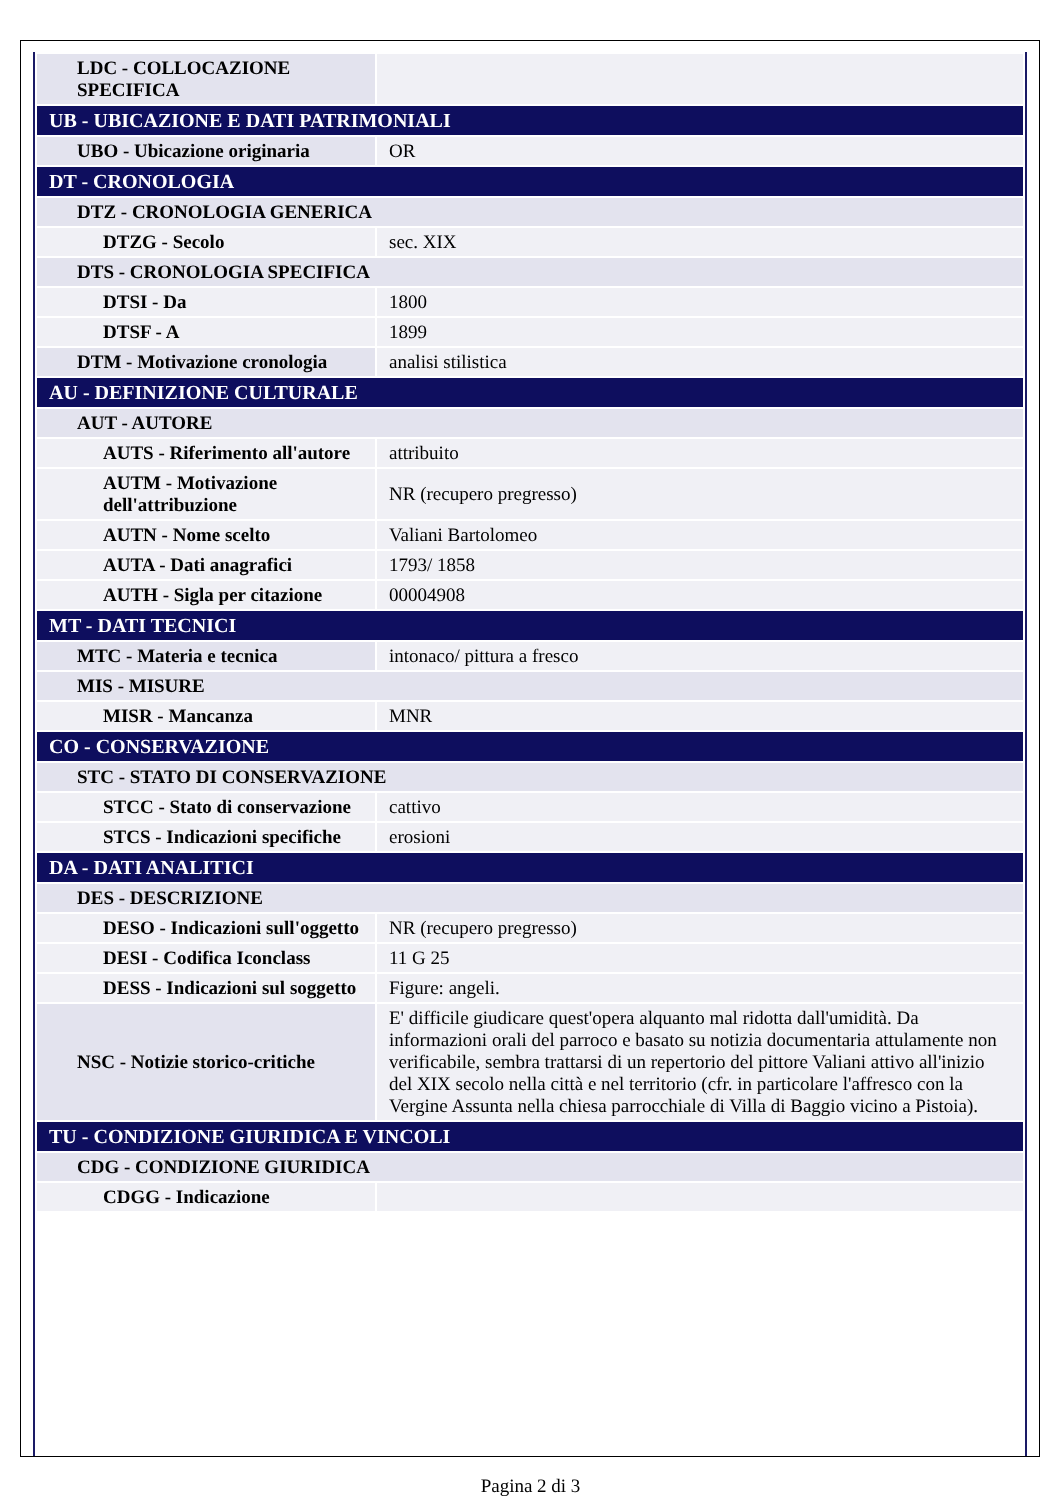| LDC - COLLOCAZIONE SPECIFICA | |
| UB - UBICAZIONE E DATI PATRIMONIALI | |
| UBO - Ubicazione originaria | OR |
| DT - CRONOLOGIA | |
| DTZ - CRONOLOGIA GENERICA | |
| DTZG - Secolo | sec. XIX |
| DTS - CRONOLOGIA SPECIFICA | |
| DTSI - Da | 1800 |
| DTSF - A | 1899 |
| DTM - Motivazione cronologia | analisi stilistica |
| AU - DEFINIZIONE CULTURALE | |
| AUT - AUTORE | |
| AUTS - Riferimento all'autore | attribuito |
| AUTM - Motivazione dell'attribuzione | NR (recupero pregresso) |
| AUTN - Nome scelto | Valiani Bartolomeo |
| AUTA - Dati anagrafici | 1793/ 1858 |
| AUTH - Sigla per citazione | 00004908 |
| MT - DATI TECNICI | |
| MTC - Materia e tecnica | intonaco/ pittura a fresco |
| MIS - MISURE | |
| MISR - Mancanza | MNR |
| CO - CONSERVAZIONE | |
| STC - STATO DI CONSERVAZIONE | |
| STCC - Stato di conservazione | cattivo |
| STCS - Indicazioni specifiche | erosioni |
| DA - DATI ANALITICI | |
| DES - DESCRIZIONE | |
| DESO - Indicazioni sull'oggetto | NR (recupero pregresso) |
| DESI - Codifica Iconclass | 11 G 25 |
| DESS - Indicazioni sul soggetto | Figure: angeli. |
| NSC - Notizie storico-critiche | E' difficile giudicare quest'opera alquanto mal ridotta dall'umidità. Da informazioni orali del parroco e basato su notizia documentaria attulamente non verificabile, sembra trattarsi di un repertorio del pittore Valiani attivo all'inizio del XIX secolo nella città e nel territorio (cfr. in particolare l'affresco con la Vergine Assunta nella chiesa parrocchiale di Villa di Baggio vicino a Pistoia). |
| TU - CONDIZIONE GIURIDICA E VINCOLI | |
| CDG - CONDIZIONE GIURIDICA | |
| CDGG - Indicazione | |
Pagina 2 di 3